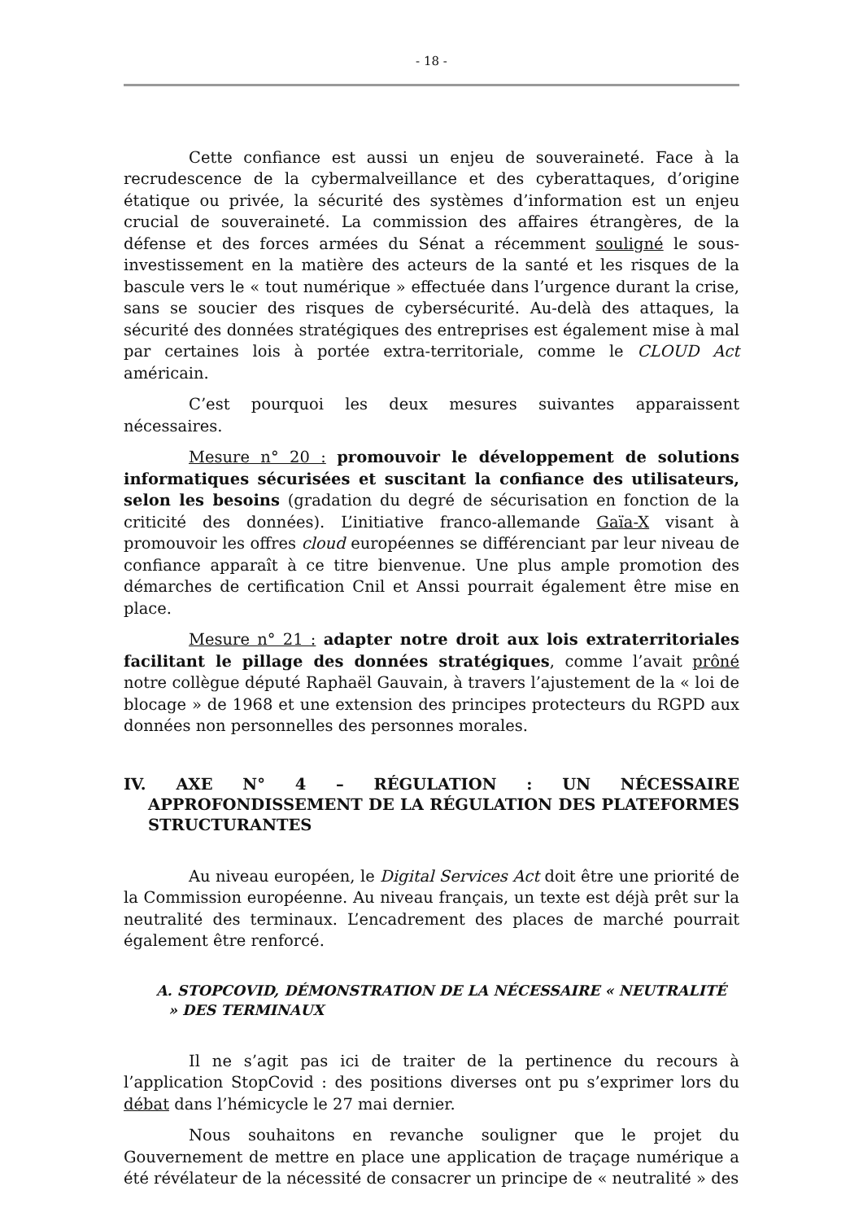- 18 -
Cette confiance est aussi un enjeu de souveraineté. Face à la recrudescence de la cybermalveillance et des cyberattaques, d’origine étatique ou privée, la sécurité des systèmes d’information est un enjeu crucial de souveraineté. La commission des affaires étrangères, de la défense et des forces armées du Sénat a récemment souligné le sous-investissement en la matière des acteurs de la santé et les risques de la bascule vers le « tout numérique » effectuée dans l’urgence durant la crise, sans se soucier des risques de cybersécurité. Au-delà des attaques, la sécurité des données stratégiques des entreprises est également mise à mal par certaines lois à portée extra-territoriale, comme le CLOUD Act américain.
C’est pourquoi les deux mesures suivantes apparaissent nécessaires.
Mesure n° 20 : promouvoir le développement de solutions informatiques sécurisées et suscitant la confiance des utilisateurs, selon les besoins (gradation du degré de sécurisation en fonction de la criticité des données). L’initiative franco-allemande Gaïa-X visant à promouvoir les offres cloud européennes se différenciant par leur niveau de confiance apparaît à ce titre bienvenue. Une plus ample promotion des démarches de certification Cnil et Anssi pourrait également être mise en place.
Mesure n° 21 : adapter notre droit aux lois extraterritoriales facilitant le pillage des données stratégiques, comme l’avait prôné notre collègue député Raphaël Gauvain, à travers l’ajustement de la « loi de blocage » de 1968 et une extension des principes protecteurs du RGPD aux données non personnelles des personnes morales.
IV. AXE N° 4 – RÉGULATION : UN NÉCESSAIRE APPROFONDISSEMENT DE LA RÉGULATION DES PLATEFORMES STRUCTURANTES
Au niveau européen, le Digital Services Act doit être une priorité de la Commission européenne. Au niveau français, un texte est déjà prêt sur la neutralité des terminaux. L’encadrement des places de marché pourrait également être renforcé.
A. STOPCOVID, DÉMONSTRATION DE LA NÉCESSAIRE « NEUTRALITÉ » DES TERMINAUX
Il ne s’agit pas ici de traiter de la pertinence du recours à l’application StopCovid : des positions diverses ont pu s’exprimer lors du débat dans l’hémicycle le 27 mai dernier.
Nous souhaitons en revanche souligner que le projet du Gouvernement de mettre en place une application de traçage numérique a été révélateur de la nécessité de consacrer un principe de « neutralité » des